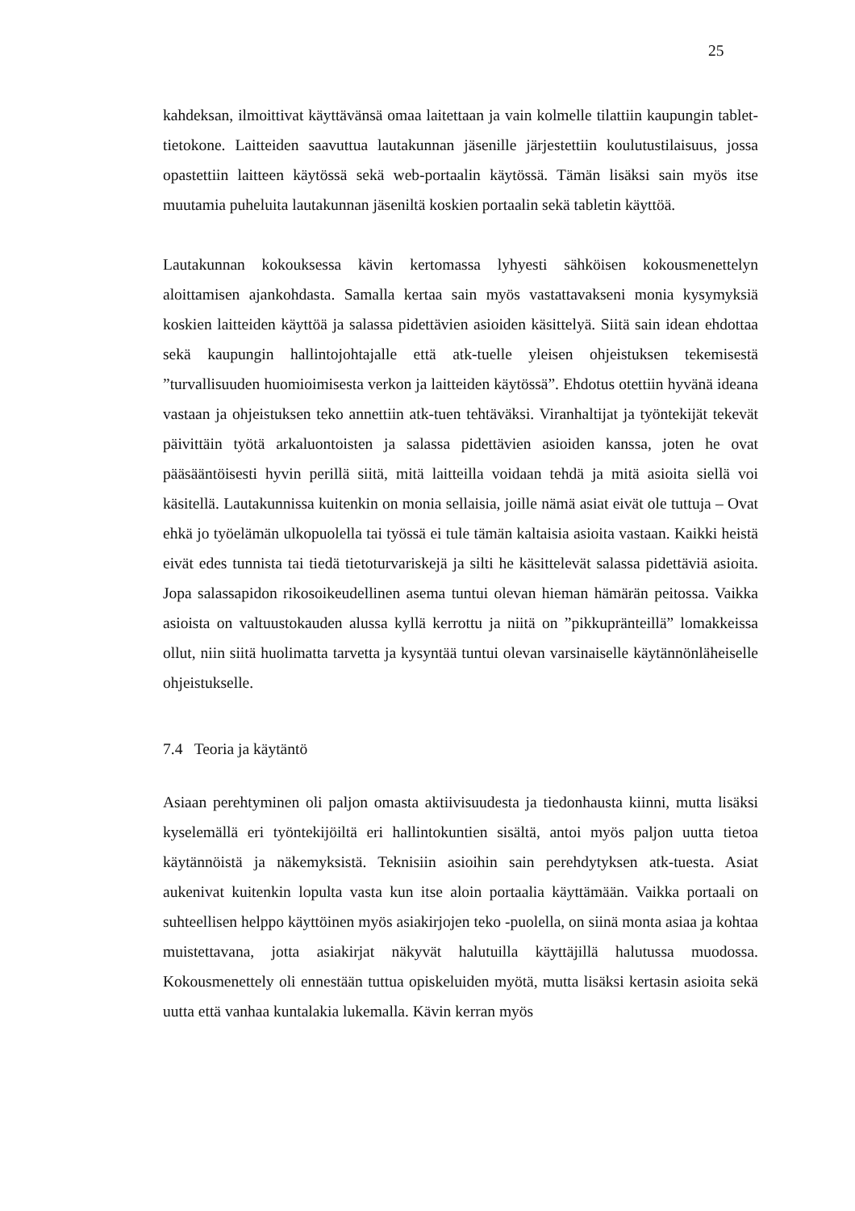25
kahdeksan, ilmoittivat käyttävänsä omaa laitettaan ja vain kolmelle tilattiin kaupungin tablet-tietokone. Laitteiden saavuttua lautakunnan jäsenille järjestettiin koulutustilaisuus, jossa opastettiin laitteen käytössä sekä web-portaalin käytössä. Tämän lisäksi sain myös itse muutamia puheluita lautakunnan jäseniltä koskien portaalin sekä tabletin käyttöä.
Lautakunnan kokouksessa kävin kertomassa lyhyesti sähköisen kokousmenettelyn aloittamisen ajankohdasta. Samalla kertaa sain myös vastattavakseni monia kysymyksiä koskien laitteiden käyttöä ja salassa pidettävien asioiden käsittelyä. Siitä sain idean ehdottaa sekä kaupungin hallintojohtajalle että atk-tuelle yleisen ohjeistuksen tekemisestä ”turvallisuuden huomioimisesta verkon ja laitteiden käytössä”. Ehdotus otettiin hyvänä ideana vastaan ja ohjeistuksen teko annettiin atk-tuen tehtäväksi. Viranhaltijat ja työntekijät tekevät päivittäin työtä arkaluontoisten ja salassa pidettävien asioiden kanssa, joten he ovat pääsääntöisesti hyvin perillä siitä, mitä laitteilla voidaan tehdä ja mitä asioita siellä voi käsitellä. Lautakunnissa kuitenkin on monia sellaisia, joille nämä asiat eivät ole tuttuja – Ovat ehkä jo työelämän ulkopuolella tai työssä ei tule tämän kaltaisia asioita vastaan. Kaikki heistä eivät edes tunnista tai tiedä tietoturvariskejä ja silti he käsittelevät salassa pidettäviä asioita. Jopa salassapidon rikosoikeudellinen asema tuntui olevan hieman hämärän peitossa. Vaikka asioista on valtuustokauden alussa kyllä kerrottu ja niitä on ”pikkupränteillä” lomakkeissa ollut, niin siitä huolimatta tarvetta ja kysyntää tuntui olevan varsinaiselle käytännönläheiselle ohjeistukselle.
7.4 Teoria ja käytäntö
Asiaan perehtyminen oli paljon omasta aktiivisuudesta ja tiedonhausta kiinni, mutta lisäksi kyselemällä eri työntekijöiltä eri hallintokuntien sisältä, antoi myös paljon uutta tietoa käytännöistä ja näkemyksistä. Teknisiin asioihin sain perehdytyksen atk-tuesta. Asiat aukenivat kuitenkin lopulta vasta kun itse aloin portaalia käyttämään. Vaikka portaali on suhteellisen helppo käyttöinen myös asiakirjojen teko -puolella, on siinä monta asiaa ja kohtaa muistettavana, jotta asiakirjat näkyvät halutuilla käyttäjillä halutussa muodossa. Kokousmenettely oli ennestään tuttua opiskeluiden myötä, mutta lisäksi kertasin asioita sekä uutta että vanhaa kuntalakia lukemalla. Kävin kerran myös